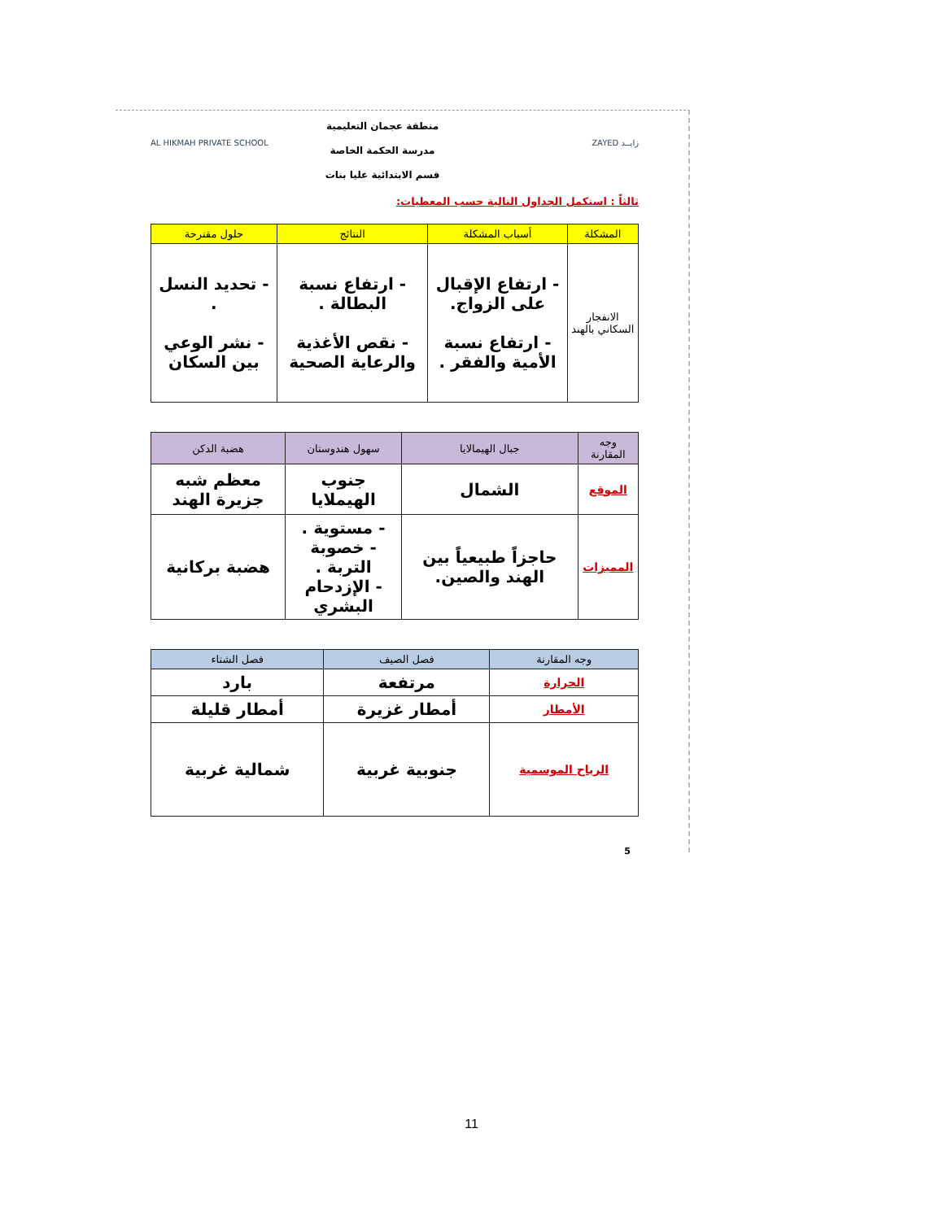منطقة عجمان التعليمية
مدرسة الحكمة الخاصة
قسم الابتدائية عليا بنات
AL HIKMAH PRIVATE SCHOOL ZAYED زايــد
ثالثاً : استكمل الجداول التالية حسب المعطيات:
| المشكلة | أسباب المشكلة | النتائج | حلول مقترحة |
| --- | --- | --- | --- |
| الانفجار السكاني بالهند | - ارتفاع الإقبال على الزواج. - ارتفاع نسبة الأمية والفقر . | - ارتفاع نسبة البطالة . - نقص الأغذية والرعاية الصحية | - تحديد النسل . - نشر الوعي بين السكان |
| وجه المقارنة | جبال الهيمالايا | سهول هندوستان | هضبة الدكن |
| --- | --- | --- | --- |
| الموقع | الشمال | جنوب الهيملايا | معظم شبه جزيرة الهند |
| المميزات | حاجزاً طبيعياً بين الهند والصين. | - مستوية . - خصوبة التربة . - الإزدحام البشري | هضبة بركانية |
| وجه المقارنة | فصل الصيف | فصل الشتاء |
| --- | --- | --- |
| الحرارة | مرتفعة | بارد |
| الأمطار | أمطار غزيرة | أمطار قليلة |
| الرياح الموسمية | جنوبية غربية | شمالية غربية |
5
11